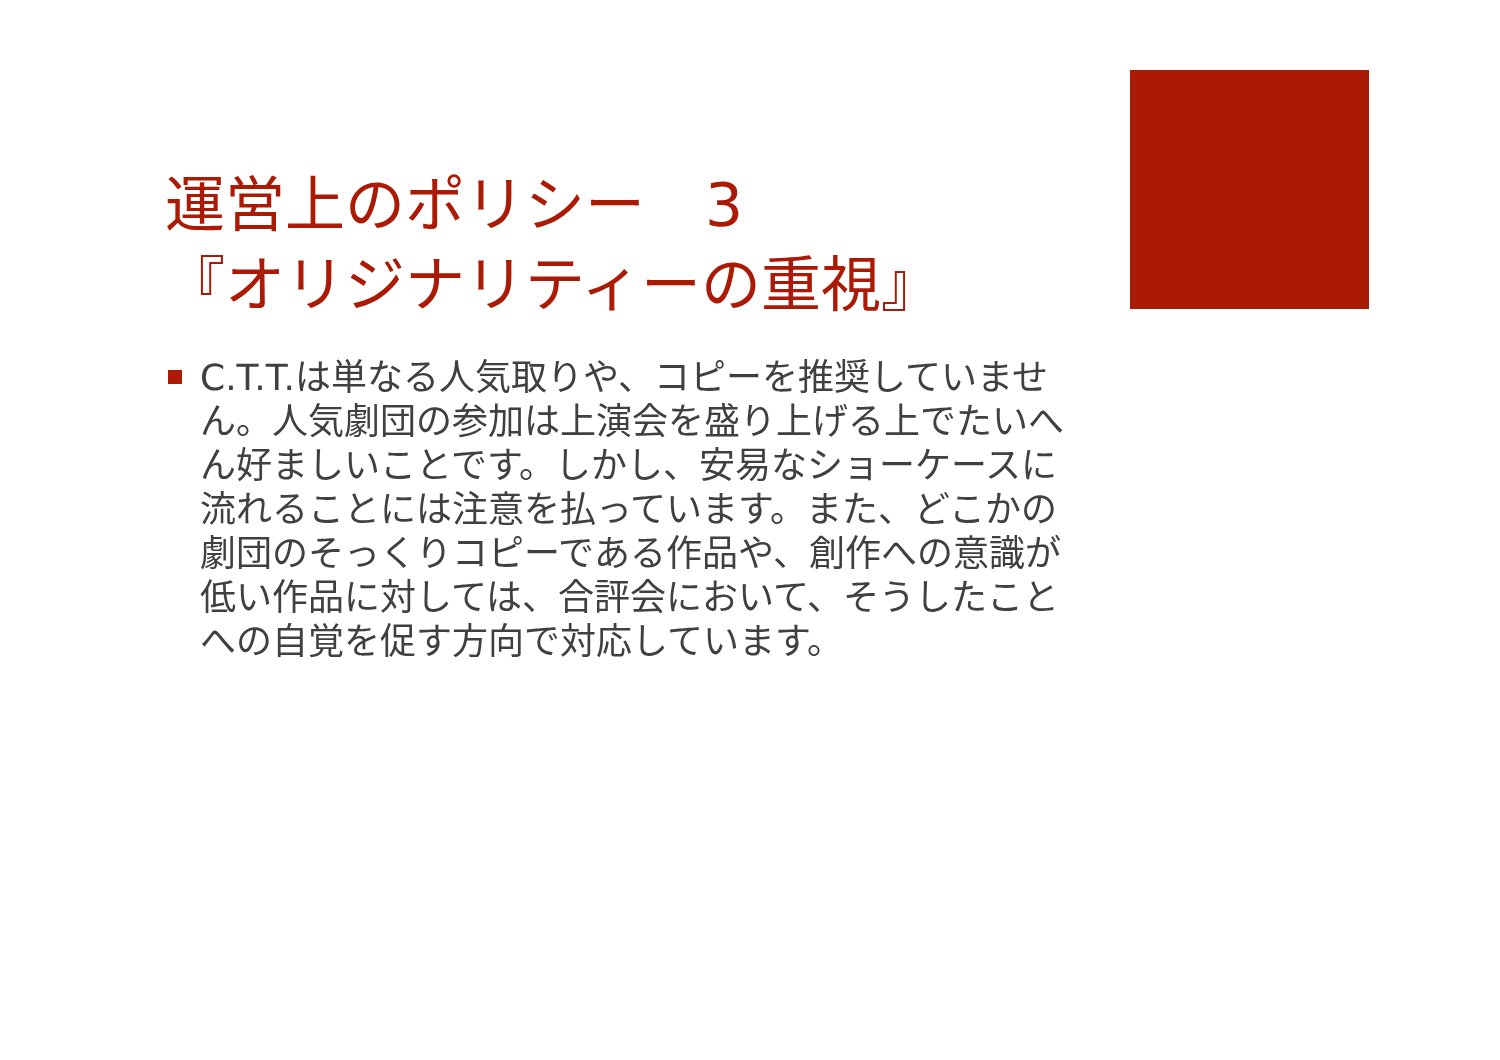運営上のポリシー　3
『オリジナリティーの重視』
C.T.T.は単なる人気取りや、コピーを推奨していません。人気劇団の参加は上演会を盛り上げる上でたいへん好ましいことです。しかし、安易なショーケースに流れることには注意を払っています。また、どこかの劇団のそっくりコピーである作品や、創作への意識が低い作品に対しては、合評会において、そうしたことへの自覚を促す方向で対応しています。